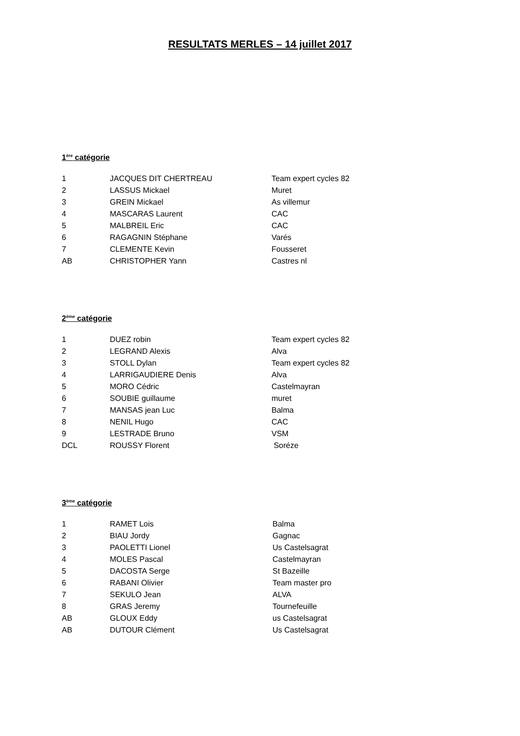RESULTATS MERLES – 14 juillet 2017
1<sup>ère</sup> catégorie
| 1 | JACQUES DIT CHERTREAU | Team expert cycles 82 |
| 2 | LASSUS Mickael | Muret |
| 3 | GREIN Mickael | As villemur |
| 4 | MASCARAS Laurent | CAC |
| 5 | MALBREIL Eric | CAC |
| 6 | RAGAGNIN Stéphane | Varés |
| 7 | CLEMENTE Kevin | Fousseret |
| AB | CHRISTOPHER Yann | Castres nl |
2<sup>ème</sup> catégorie
| 1 | DUEZ robin | Team expert cycles 82 |
| 2 | LEGRAND Alexis | Alva |
| 3 | STOLL Dylan | Team expert cycles 82 |
| 4 | LARRIGAUDIERE Denis | Alva |
| 5 | MORO Cédric | Castelmayran |
| 6 | SOUBIE guillaume | muret |
| 7 | MANSAS jean Luc | Balma |
| 8 | NENIL Hugo | CAC |
| 9 | LESTRADE Bruno | VSM |
| DCL | ROUSSY Florent | Soréze |
3<sup>ème</sup> catégorie
| 1 | RAMET Lois | Balma |
| 2 | BIAU Jordy | Gagnac |
| 3 | PAOLETTI Lionel | Us Castelsagrat |
| 4 | MOLES Pascal | Castelmayran |
| 5 | DACOSTA Serge | St Bazeille |
| 6 | RABANI Olivier | Team master pro |
| 7 | SEKULO Jean | ALVA |
| 8 | GRAS Jeremy | Tournefeuille |
| AB | GLOUX Eddy | us Castelsagrat |
| AB | DUTOUR Clément | Us Castelsagrat |